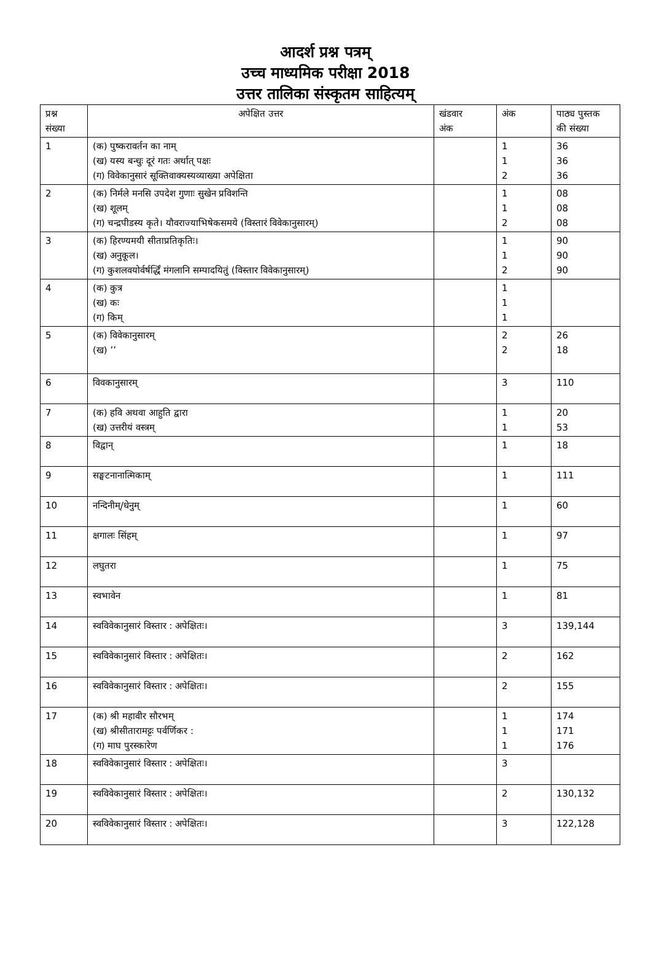आदर्श प्रश्न पत्रम्
उच्च माध्यमिक परीक्षा 2018
उत्तर तालिका संस्कृतम साहित्यम्
| प्रश्न संख्या | अपेक्षित उत्तर | खंडवार अंक | अंक | पाठ्य पुस्तक की संख्या |
| --- | --- | --- | --- | --- |
| 1 | (क) पुष्करावर्तन का नाम् (ख) यस्य बन्धुः दूरं गतः अर्थात् पक्षः (ग) विवेकानुसारं सूक्तिवाक्यस्यव्याख्या अपेक्षिता | | 1 1 2 | 36 36 36 |
| 2 | (क) निर्मले मनसि उपदेश गुणाः सुखेन प्रविशन्ति (ख) शूलम् (ग) चन्द्रपीडस्य कृते। यौवराज्याभिषेकसमये (विस्तारं विवेकानुसारम्) | | 1 1 2 | 08 08 08 |
| 3 | (क) हिरण्यमयी सीताप्रतिकृतिः। (ख) अनुकूल। (ग) कुशलवयोर्वर्षर्द्धिं मंगलानि सम्पादयितुं (विस्तार विवेकानुसारम्) | | 1 1 2 | 90 90 90 |
| 4 | (क) कुत्र (ख) कः (ग) किम् | | 1 1 1 | |
| 5 | (क) विवेकानुसारम् (ख) ’’ | | 2 2 | 26 18 |
| 6 | विवकानुसारम् | | 3 | 110 |
| 7 | (क) हवि अथवा आहुति द्वारा (ख) उत्तरीयं वस्त्रम् | | 1 1 | 20 53 |
| 8 | विद्वान् | | 1 | 18 |
| 9 | सङ्घटनानात्मिकाम् | | 1 | 111 |
| 10 | नन्दिनीम्/धेनुम् | | 1 | 60 |
| 11 | क्षगालः सिंहम् | | 1 | 97 |
| 12 | लघुतरा | | 1 | 75 |
| 13 | स्वभावेन | | 1 | 81 |
| 14 | स्वविवेकानुसारं विस्तार : अपेक्षितः। | | 3 | 139,144 |
| 15 | स्वविवेकानुसारं विस्तार : अपेक्षितः। | | 2 | 162 |
| 16 | स्वविवेकानुसारं विस्तार : अपेक्षितः। | | 2 | 155 |
| 17 | (क) श्री महावीर सौरभम् (ख) श्रीसीतारामट्टः पर्वर्णिकर : (ग) माघ पुरस्कारेण | | 1 1 1 | 174 171 176 |
| 18 | स्वविवेकानुसारं विस्तार : अपेक्षितः। | | 3 | |
| 19 | स्वविवेकानुसारं विस्तार : अपेक्षितः। | | 2 | 130,132 |
| 20 | स्वविवेकानुसारं विस्तार : अपेक्षितः। | | 3 | 122,128 |